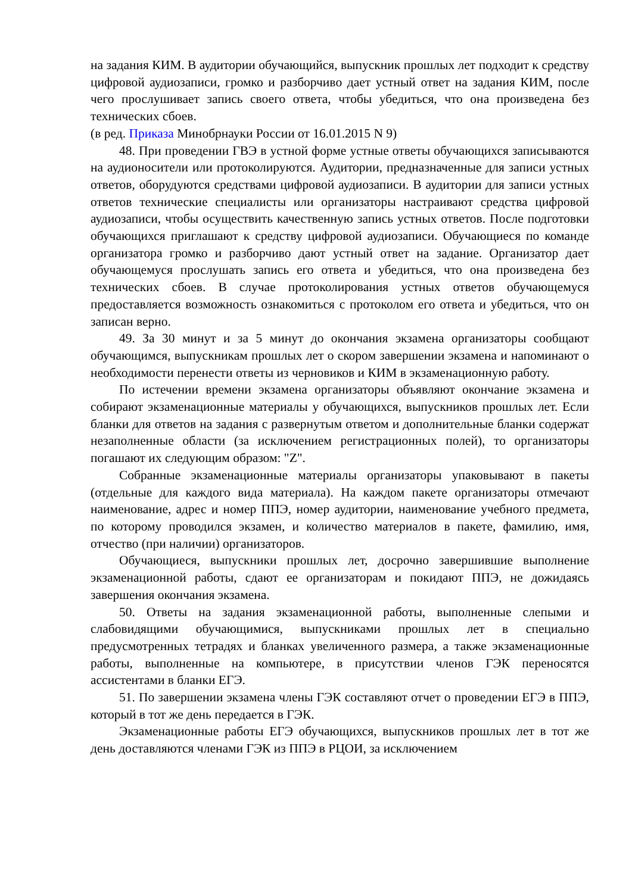на задания КИМ. В аудитории обучающийся, выпускник прошлых лет подходит к средству цифровой аудиозаписи, громко и разборчиво дает устный ответ на задания КИМ, после чего прослушивает запись своего ответа, чтобы убедиться, что она произведена без технических сбоев.
(в ред. Приказа Минобрнауки России от 16.01.2015 N 9)
48. При проведении ГВЭ в устной форме устные ответы обучающихся записываются на аудионосители или протоколируются. Аудитории, предназначенные для записи устных ответов, оборудуются средствами цифровой аудиозаписи. В аудитории для записи устных ответов технические специалисты или организаторы настраивают средства цифровой аудиозаписи, чтобы осуществить качественную запись устных ответов. После подготовки обучающихся приглашают к средству цифровой аудиозаписи. Обучающиеся по команде организатора громко и разборчиво дают устный ответ на задание. Организатор дает обучающемуся прослушать запись его ответа и убедиться, что она произведена без технических сбоев. В случае протоколирования устных ответов обучающемуся предоставляется возможность ознакомиться с протоколом его ответа и убедиться, что он записан верно.
49. За 30 минут и за 5 минут до окончания экзамена организаторы сообщают обучающимся, выпускникам прошлых лет о скором завершении экзамена и напоминают о необходимости перенести ответы из черновиков и КИМ в экзаменационную работу.
По истечении времени экзамена организаторы объявляют окончание экзамена и собирают экзаменационные материалы у обучающихся, выпускников прошлых лет. Если бланки для ответов на задания с развернутым ответом и дополнительные бланки содержат незаполненные области (за исключением регистрационных полей), то организаторы погашают их следующим образом: "Z".
Собранные экзаменационные материалы организаторы упаковывают в пакеты (отдельные для каждого вида материала). На каждом пакете организаторы отмечают наименование, адрес и номер ППЭ, номер аудитории, наименование учебного предмета, по которому проводился экзамен, и количество материалов в пакете, фамилию, имя, отчество (при наличии) организаторов.
Обучающиеся, выпускники прошлых лет, досрочно завершившие выполнение экзаменационной работы, сдают ее организаторам и покидают ППЭ, не дожидаясь завершения окончания экзамена.
50. Ответы на задания экзаменационной работы, выполненные слепыми и слабовидящими обучающимися, выпускниками прошлых лет в специально предусмотренных тетрадях и бланках увеличенного размера, а также экзаменационные работы, выполненные на компьютере, в присутствии членов ГЭК переносятся ассистентами в бланки ЕГЭ.
51. По завершении экзамена члены ГЭК составляют отчет о проведении ЕГЭ в ППЭ, который в тот же день передается в ГЭК.
Экзаменационные работы ЕГЭ обучающихся, выпускников прошлых лет в тот же день доставляются членами ГЭК из ППЭ в РЦОИ, за исключением